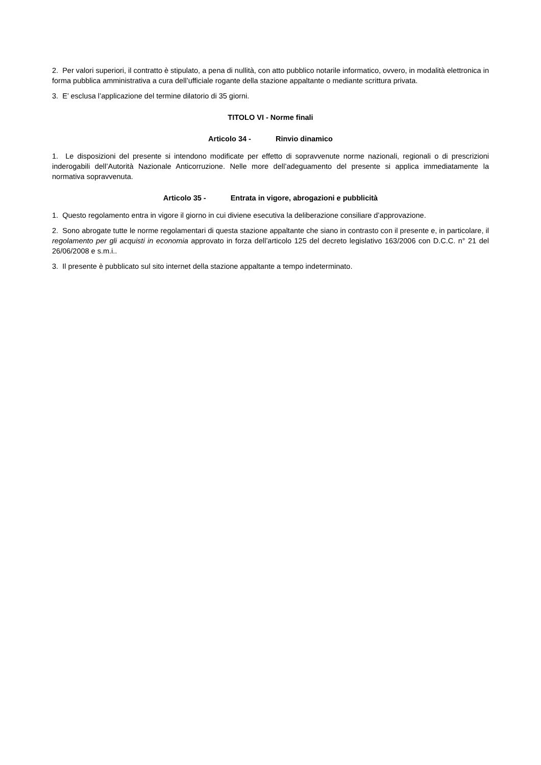2. Per valori superiori, il contratto è stipulato, a pena di nullità, con atto pubblico notarile informatico, ovvero, in modalità elettronica in forma pubblica amministrativa a cura dell’ufficiale rogante della stazione appaltante o mediante scrittura privata.
3. E’ esclusa l’applicazione del termine dilatorio di 35 giorni.
TITOLO VI - Norme finali
Articolo 34 - Rinvio dinamico
1. Le disposizioni del presente si intendono modificate per effetto di sopravvenute norme nazionali, regionali o di prescrizioni inderogabili dell’Autorità Nazionale Anticorruzione. Nelle more dell’adeguamento del presente si applica immediatamente la normativa sopravvenuta.
Articolo 35 - Entrata in vigore, abrogazioni e pubblicità
1. Questo regolamento entra in vigore il giorno in cui diviene esecutiva la deliberazione consiliare d’approvazione.
2. Sono abrogate tutte le norme regolamentari di questa stazione appaltante che siano in contrasto con il presente e, in particolare, il regolamento per gli acquisti in economia approvato in forza dell’articolo 125 del decreto legislativo 163/2006 con D.C.C. n° 21 del 26/06/2008 e s.m.i..
3. Il presente è pubblicato sul sito internet della stazione appaltante a tempo indeterminato.